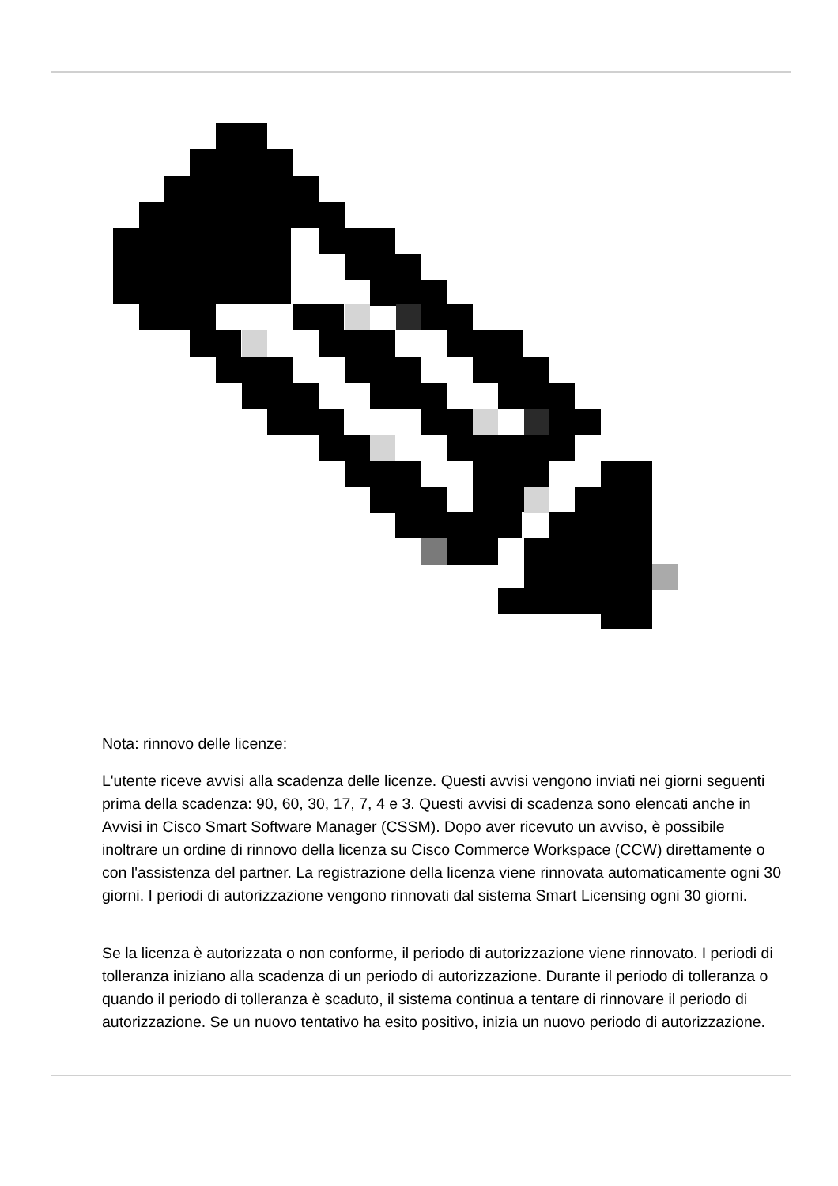Nota: rinnovo delle licenze:
L'utente riceve avvisi alla scadenza delle licenze. Questi avvisi vengono inviati nei giorni seguenti prima della scadenza: 90, 60, 30, 17, 7, 4 e 3. Questi avvisi di scadenza sono elencati anche in Avvisi in Cisco Smart Software Manager (CSSM). Dopo aver ricevuto un avviso, è possibile inoltrare un ordine di rinnovo della licenza su Cisco Commerce Workspace (CCW) direttamente o con l'assistenza del partner. La registrazione della licenza viene rinnovata automaticamente ogni 30 giorni. I periodi di autorizzazione vengono rinnovati dal sistema Smart Licensing ogni 30 giorni.
Se la licenza è autorizzata o non conforme, il periodo di autorizzazione viene rinnovato. I periodi di tolleranza iniziano alla scadenza di un periodo di autorizzazione. Durante il periodo di tolleranza o quando il periodo di tolleranza è scaduto, il sistema continua a tentare di rinnovare il periodo di autorizzazione. Se un nuovo tentativo ha esito positivo, inizia un nuovo periodo di autorizzazione.